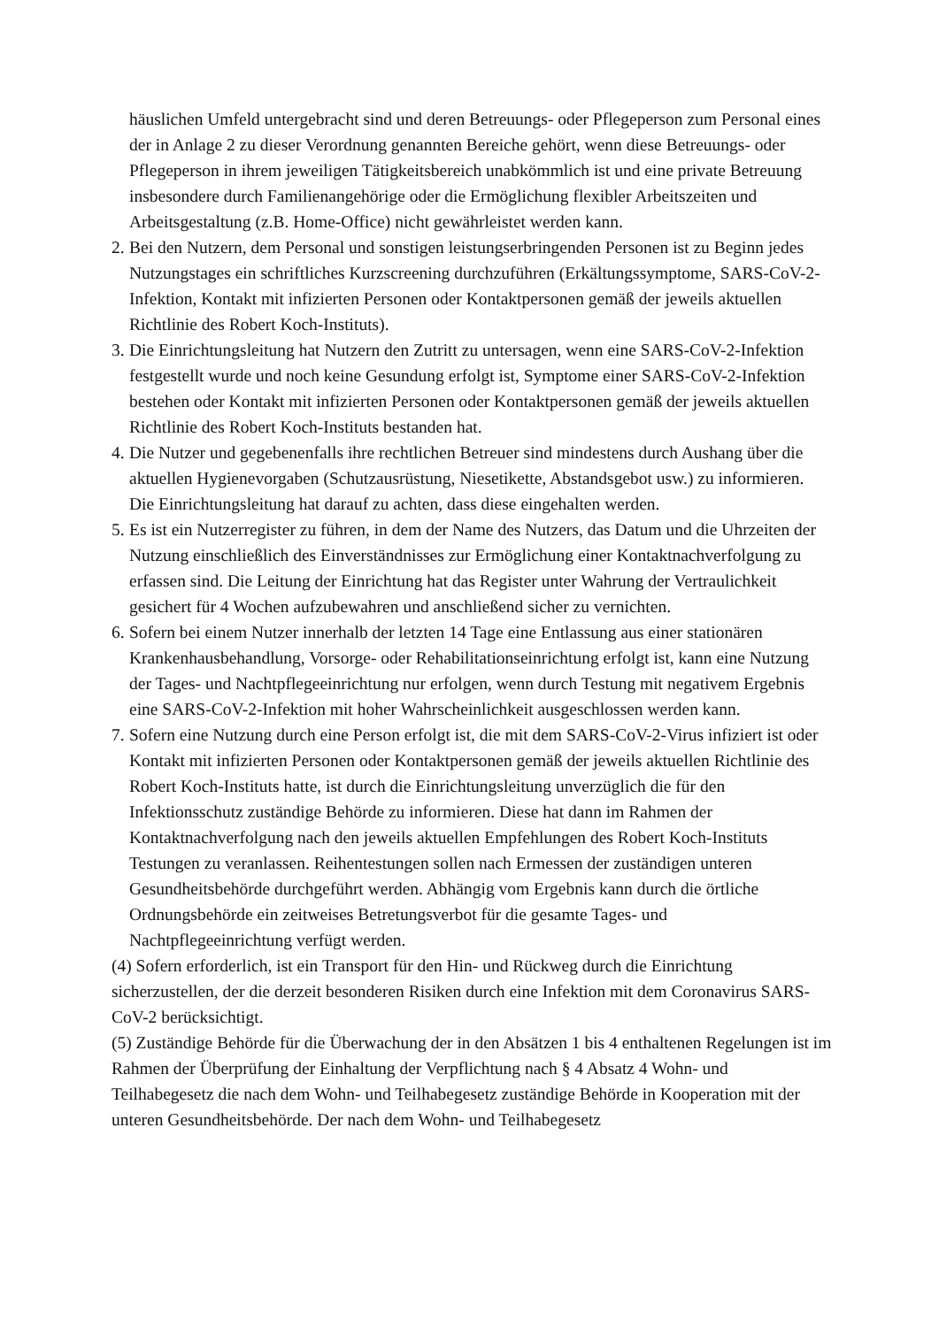häuslichen Umfeld untergebracht sind und deren Betreuungs- oder Pflegeperson zum Personal eines der in Anlage 2 zu dieser Verordnung genannten Bereiche gehört, wenn diese Betreuungs- oder Pflegeperson in ihrem jeweiligen Tätigkeitsbereich unabkömmlich ist und eine private Betreuung insbesondere durch Familienangehörige oder die Ermöglichung flexibler Arbeitszeiten und Arbeitsgestaltung (z.B. Home-Office) nicht gewährleistet werden kann.
2.
Bei den Nutzern, dem Personal und sonstigen leistungserbringenden Personen ist zu Beginn jedes Nutzungstages ein schriftliches Kurzscreening durchzuführen (Erkältungssymptome, SARS-CoV-2-Infektion, Kontakt mit infizierten Personen oder Kontaktpersonen gemäß der jeweils aktuellen Richtlinie des Robert Koch-Instituts).
3.
Die Einrichtungsleitung hat Nutzern den Zutritt zu untersagen, wenn eine SARS-CoV-2-Infektion festgestellt wurde und noch keine Gesundung erfolgt ist, Symptome einer SARS-CoV-2-Infektion bestehen oder Kontakt mit infizierten Personen oder Kontaktpersonen gemäß der jeweils aktuellen Richtlinie des Robert Koch-Instituts bestanden hat.
4.
Die Nutzer und gegebenenfalls ihre rechtlichen Betreuer sind mindestens durch Aushang über die aktuellen Hygienevorgaben (Schutzausrüstung, Niesetikette, Abstandsgebot usw.) zu informieren. Die Einrichtungsleitung hat darauf zu achten, dass diese eingehalten werden.
5.
Es ist ein Nutzerregister zu führen, in dem der Name des Nutzers, das Datum und die Uhrzeiten der Nutzung einschließlich des Einverständnisses zur Ermöglichung einer Kontaktnachverfolgung zu erfassen sind. Die Leitung der Einrichtung hat das Register unter Wahrung der Vertraulichkeit gesichert für 4 Wochen aufzubewahren und anschließend sicher zu vernichten.
6.
Sofern bei einem Nutzer innerhalb der letzten 14 Tage eine Entlassung aus einer stationären Krankenhausbehandlung, Vorsorge- oder Rehabilitationseinrichtung erfolgt ist, kann eine Nutzung der Tages- und Nachtpflegeeinrichtung nur erfolgen, wenn durch Testung mit negativem Ergebnis eine SARS-CoV-2-Infektion mit hoher Wahrscheinlichkeit ausgeschlossen werden kann.
7.
Sofern eine Nutzung durch eine Person erfolgt ist, die mit dem SARS-CoV-2-Virus infiziert ist oder Kontakt mit infizierten Personen oder Kontaktpersonen gemäß der jeweils aktuellen Richtlinie des Robert Koch-Instituts hatte, ist durch die Einrichtungsleitung unverzüglich die für den Infektionsschutz zuständige Behörde zu informieren. Diese hat dann im Rahmen der Kontaktnachverfolgung nach den jeweils aktuellen Empfehlungen des Robert Koch-Instituts Testungen zu veranlassen. Reihentestungen sollen nach Ermessen der zuständigen unteren Gesundheitsbehörde durchgeführt werden. Abhängig vom Ergebnis kann durch die örtliche Ordnungsbehörde ein zeitweises Betretungsverbot für die gesamte Tages- und Nachtpflegeeinrichtung verfügt werden.
(4) Sofern erforderlich, ist ein Transport für den Hin- und Rückweg durch die Einrichtung sicherzustellen, der die derzeit besonderen Risiken durch eine Infektion mit dem Coronavirus SARS-CoV-2 berücksichtigt.
(5) Zuständige Behörde für die Überwachung der in den Absätzen 1 bis 4 enthaltenen Regelungen ist im Rahmen der Überprüfung der Einhaltung der Verpflichtung nach § 4 Absatz 4 Wohn- und Teilhabegesetz die nach dem Wohn- und Teilhabegesetz zuständige Behörde in Kooperation mit der unteren Gesundheitsbehörde. Der nach dem Wohn- und Teilhabegesetz